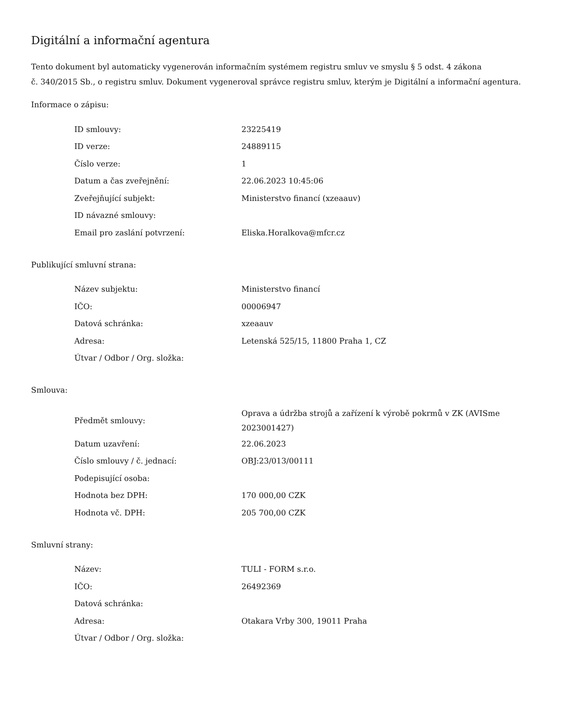Digitální a informační agentura
Tento dokument byl automaticky vygenerován informačním systémem registru smluv ve smyslu § 5 odst. 4 zákona
č. 340/2015 Sb., o registru smluv. Dokument vygeneroval správce registru smluv, kterým je Digitální a informační agentura.
Informace o zápisu:
| ID smlouvy: | 23225419 |
| ID verze: | 24889115 |
| Číslo verze: | 1 |
| Datum a čas zveřejnění: | 22.06.2023 10:45:06 |
| Zveřejňující subjekt: | Ministerstvo financí (xzeaauv) |
| ID návazné smlouvy: | |
| Email pro zaslání potvrzení: | Eliska.Horalkova@mfcr.cz |
Publikující smluvní strana:
| Název subjektu: | Ministerstvo financí |
| IČO: | 00006947 |
| Datová schránka: | xzeaauv |
| Adresa: | Letenská 525/15, 11800 Praha 1, CZ |
| Útvar / Odbor / Org. složka: | |
Smlouva:
| Předmět smlouvy: | Oprava a údržba strojů a zařízení k výrobě pokrmů v ZK (AVISme 2023001427) |
| Datum uzavření: | 22.06.2023 |
| Číslo smlouvy / č. jednací: | OBJ:23/013/00111 |
| Podepisující osoba: | |
| Hodnota bez DPH: | 170 000,00 CZK |
| Hodnota vč. DPH: | 205 700,00 CZK |
Smluvní strany:
| Název: | TULI - FORM s.r.o. |
| IČO: | 26492369 |
| Datová schránka: | |
| Adresa: | Otakara Vrby 300, 19011 Praha |
| Útvar / Odbor / Org. složka: | |